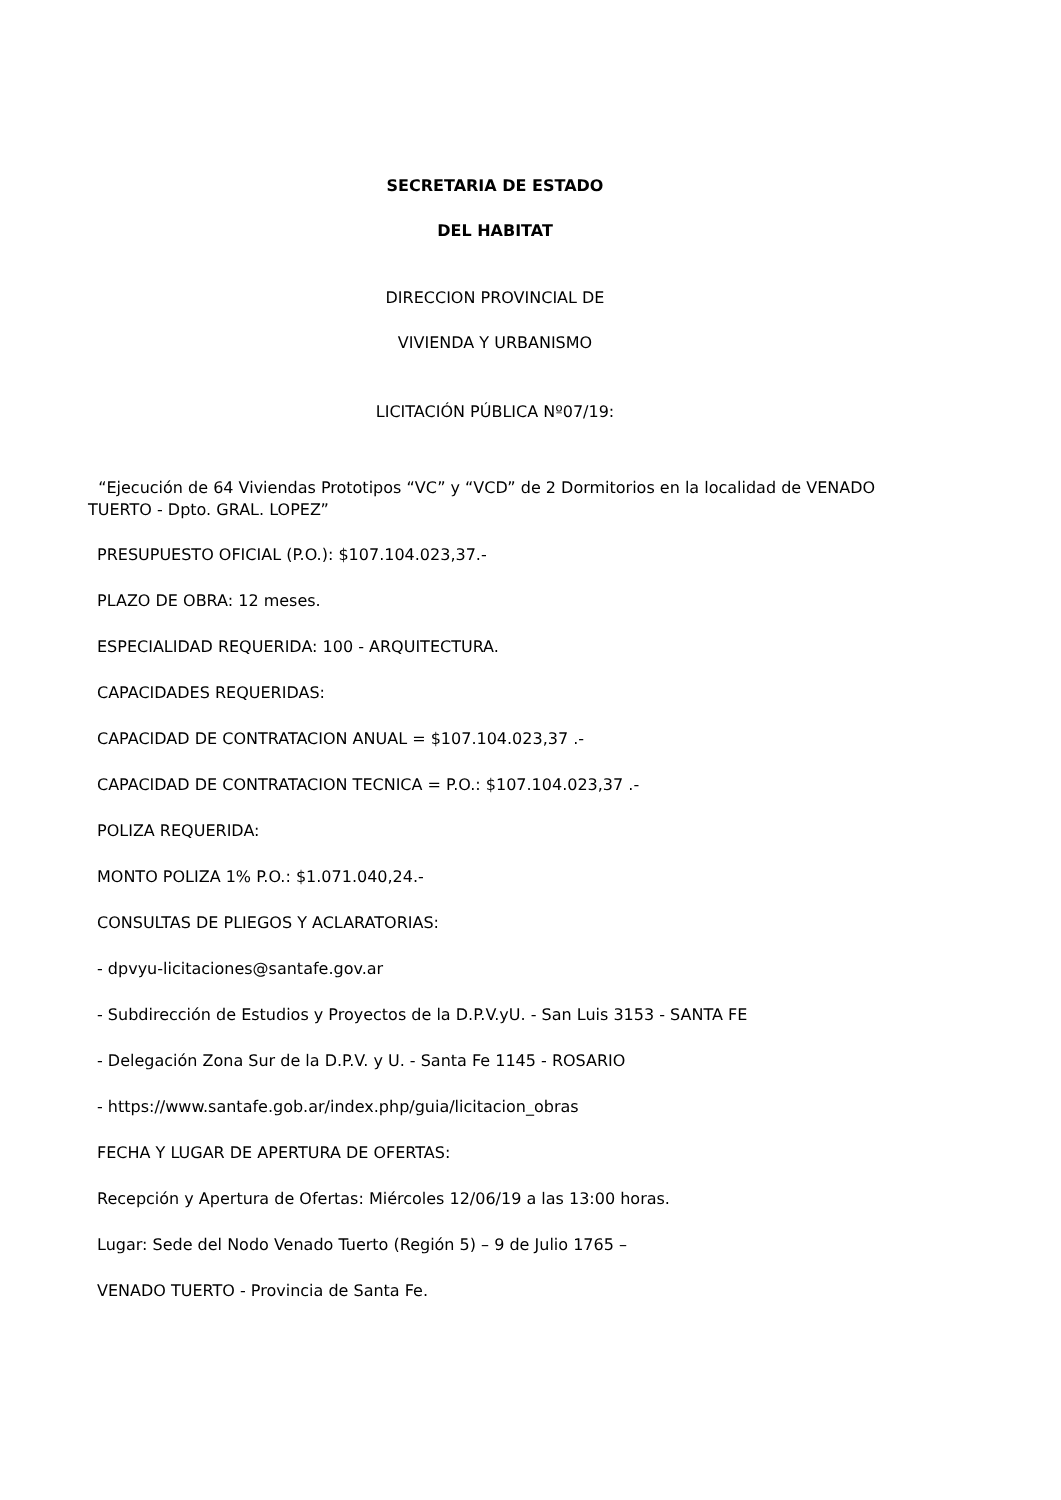SECRETARIA DE ESTADO
DEL HABITAT
DIRECCION PROVINCIAL DE
VIVIENDA Y URBANISMO
LICITACIÓN PÚBLICA Nº07/19:
“Ejecución de 64 Viviendas Prototipos “VC” y “VCD” de 2 Dormitorios en la localidad de VENADO TUERTO - Dpto. GRAL. LOPEZ”
PRESUPUESTO OFICIAL (P.O.): $107.104.023,37.-
PLAZO DE OBRA: 12 meses.
ESPECIALIDAD REQUERIDA: 100 - ARQUITECTURA.
CAPACIDADES REQUERIDAS:
CAPACIDAD DE CONTRATACION ANUAL = $107.104.023,37 .-
CAPACIDAD DE CONTRATACION TECNICA = P.O.: $107.104.023,37 .-
POLIZA REQUERIDA:
MONTO POLIZA 1% P.O.: $1.071.040,24.-
CONSULTAS DE PLIEGOS Y ACLARATORIAS:
- dpvyu-licitaciones@santafe.gov.ar
- Subdirección de Estudios y Proyectos de la D.P.V.yU. - San Luis 3153 - SANTA FE
- Delegación Zona Sur de la D.P.V. y U. - Santa Fe 1145 - ROSARIO
- https://www.santafe.gob.ar/index.php/guia/licitacion_obras
FECHA Y LUGAR DE APERTURA DE OFERTAS:
Recepción y Apertura de Ofertas: Miércoles 12/06/19 a las 13:00 horas.
Lugar: Sede del Nodo Venado Tuerto (Región 5) – 9 de Julio 1765 –
VENADO TUERTO - Provincia de Santa Fe.